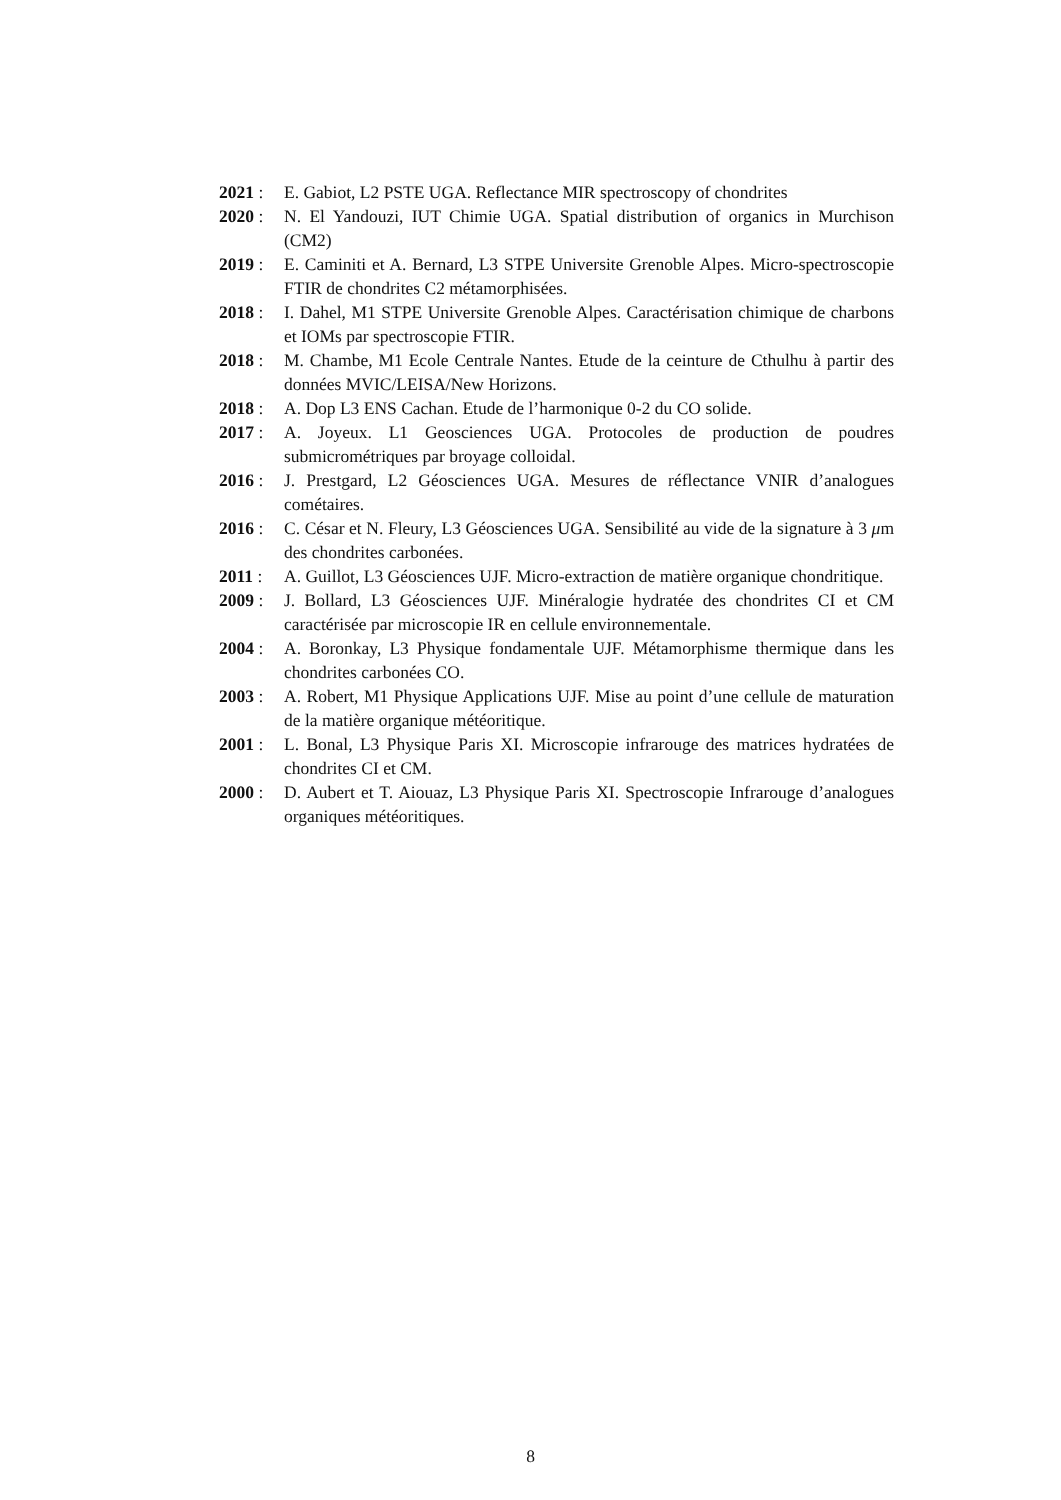2021 : E. Gabiot, L2 PSTE UGA. Reflectance MIR spectroscopy of chondrites
2020 : N. El Yandouzi, IUT Chimie UGA. Spatial distribution of organics in Murchison (CM2)
2019 : E. Caminiti et A. Bernard, L3 STPE Universite Grenoble Alpes. Micro-spectroscopie FTIR de chondrites C2 métamorphisées.
2018 : I. Dahel, M1 STPE Universite Grenoble Alpes. Caractérisation chimique de charbons et IOMs par spectroscopie FTIR.
2018 : M. Chambe, M1 Ecole Centrale Nantes. Etude de la ceinture de Cthulhu à partir des données MVIC/LEISA/New Horizons.
2018 : A. Dop L3 ENS Cachan. Etude de l’harmonique 0-2 du CO solide.
2017 : A. Joyeux. L1 Geosciences UGA. Protocoles de production de poudres submicrométriques par broyage colloidal.
2016 : J. Prestgard, L2 Géosciences UGA. Mesures de réflectance VNIR d’analogues cométaires.
2016 : C. César et N. Fleury, L3 Géosciences UGA. Sensibilité au vide de la signature à 3 μm des chondrites carbonées.
2011 : A. Guillot, L3 Géosciences UJF. Micro-extraction de matière organique chondritique.
2009 : J. Bollard, L3 Géosciences UJF. Minéralogie hydratée des chondrites CI et CM caractérisée par microscopie IR en cellule environnementale.
2004 : A. Boronkay, L3 Physique fondamentale UJF. Métamorphisme thermique dans les chondrites carbonées CO.
2003 : A. Robert, M1 Physique Applications UJF. Mise au point d’une cellule de maturation de la matière organique météoritique.
2001 : L. Bonal, L3 Physique Paris XI. Microscopie infrarouge des matrices hydratées de chondrites CI et CM.
2000 : D. Aubert et T. Aiouaz, L3 Physique Paris XI. Spectroscopie Infrarouge d’analogues organiques météoritiques.
8